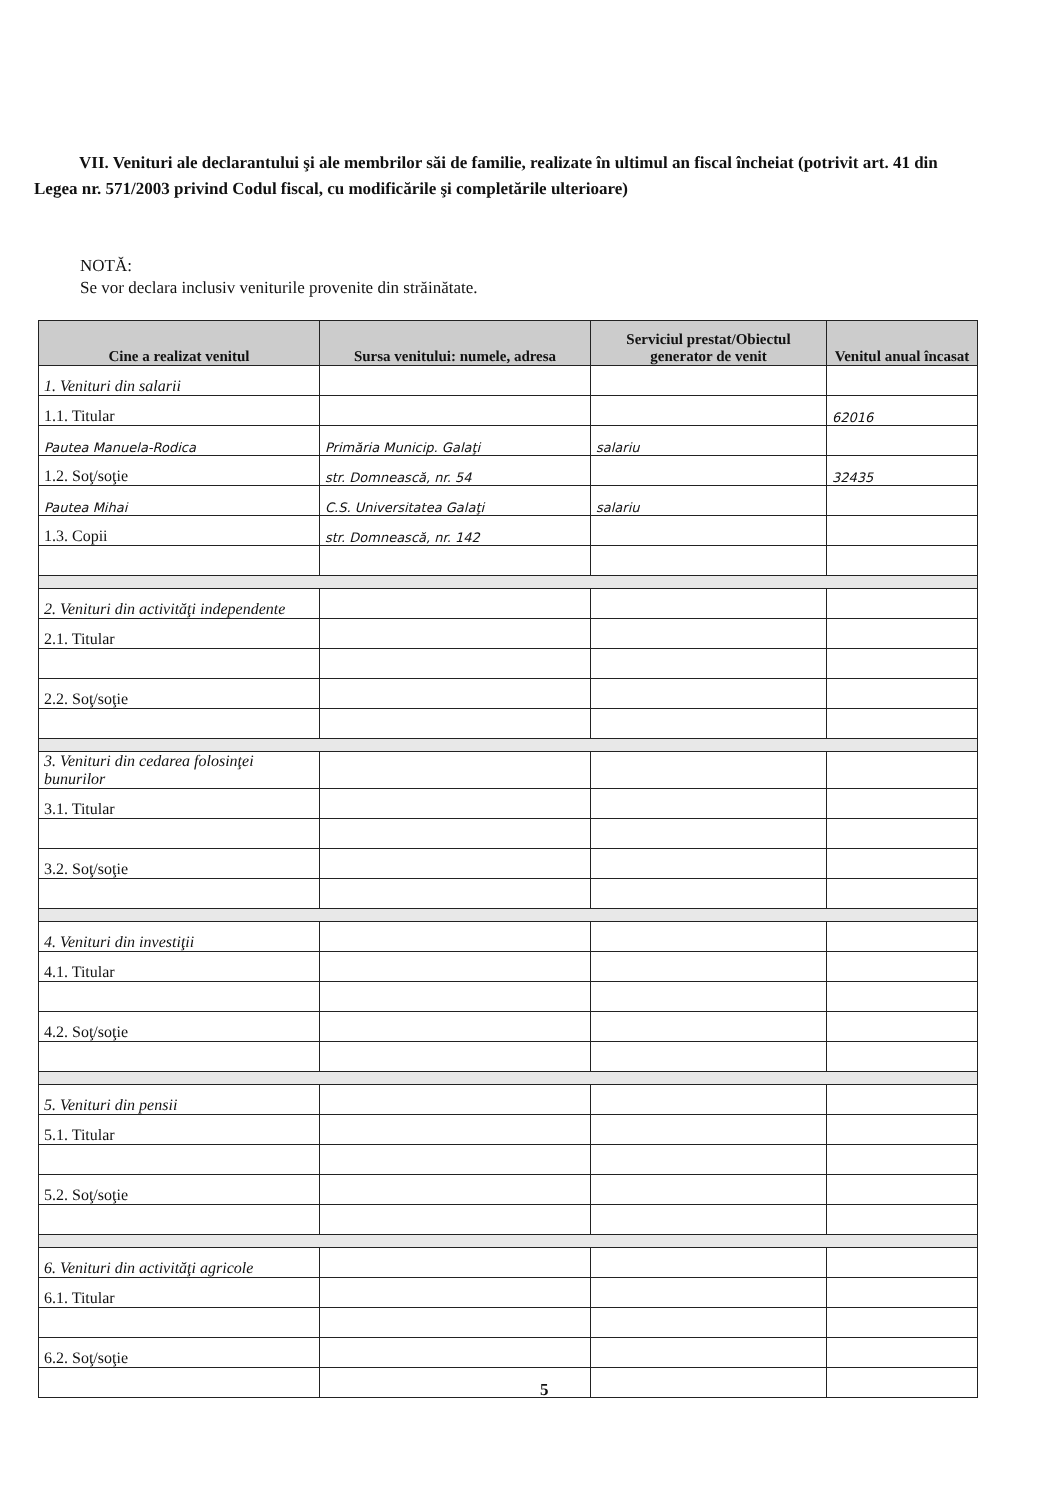VII. Venituri ale declarantului şi ale membrilor săi de familie, realizate în ultimul an fiscal încheiat (potrivit art. 41 din Legea nr. 571/2003 privind Codul fiscal, cu modificările şi completările ulterioare)
NOTĂ:
Se vor declara inclusiv veniturile provenite din străinătate.
| Cine a realizat venitul | Sursa venitului: numele, adresa | Serviciul prestat/Obiectul generator de venit | Venitul anual încasat |
| --- | --- | --- | --- |
| 1. Venituri din salarii | | | |
| 1.1. Titular | | | 62016 |
| Pautea Manuela-Rodica | Primăria Municip. Galaţi | salariu | |
| 1.2. Soţ/soţie | str. Domnească, nr. 54 | | 32435 |
| Pautea Mihai | C.S. Universitatea Galaţi | salariu | |
| 1.3. Copii | str. Domnească, nr. 142 | | |
| 2. Venituri din activităţi independente | | | |
| 2.1. Titular | | | |
| 2.2. Soţ/soţie | | | |
| 3. Venituri din cedarea folosinţei bunurilor | | | |
| 3.1. Titular | | | |
| 3.2. Soţ/soţie | | | |
| 4. Venituri din investiţii | | | |
| 4.1. Titular | | | |
| 4.2. Soţ/soţie | | | |
| 5. Venituri din pensii | | | |
| 5.1. Titular | | | |
| 5.2. Soţ/soţie | | | |
| 6. Venituri din activităţi agricole | | | |
| 6.1. Titular | | | |
| 6.2. Soţ/soţie | | | |
5